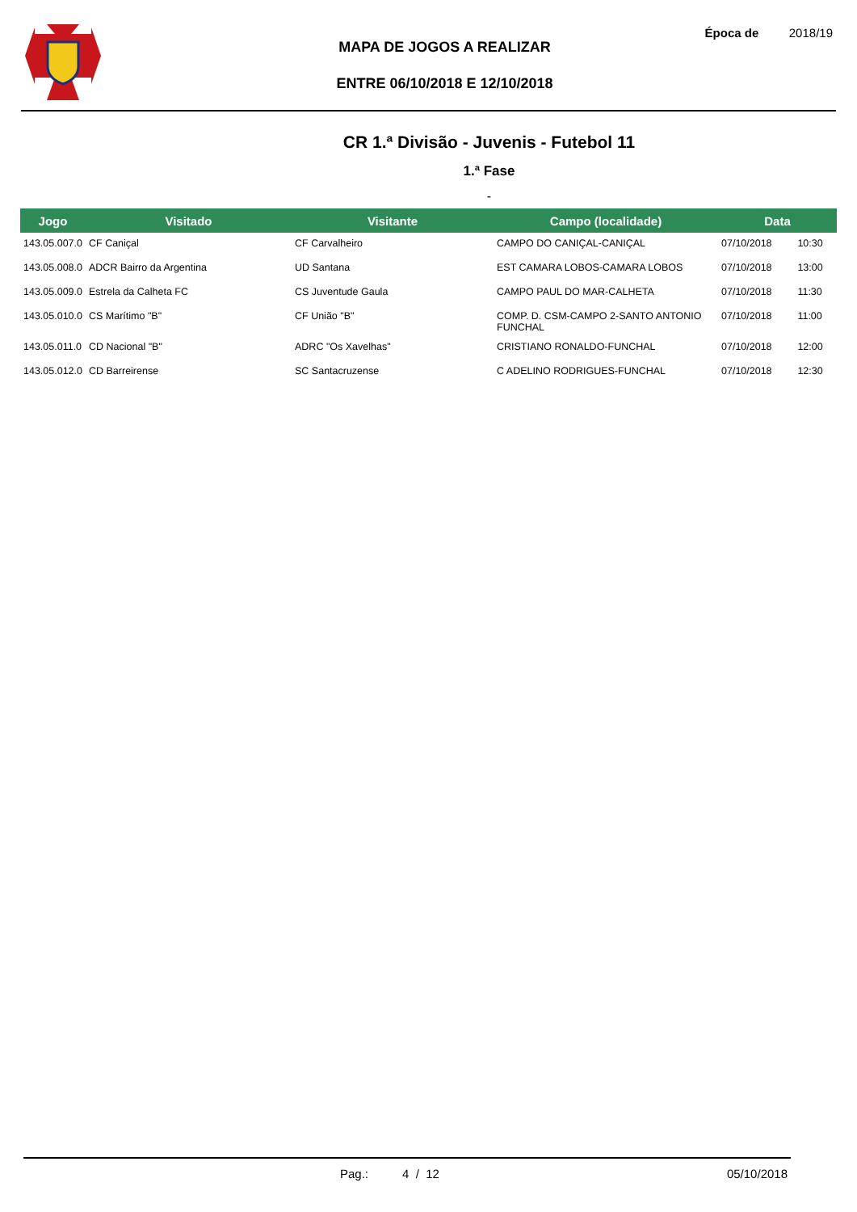MAPA DE JOGOS A REALIZAR
ENTRE 06/10/2018 E 12/10/2018
Época de 2018/19
CR 1.ª Divisão - Juvenis - Futebol 11
1.ª Fase
-
| Jogo | Visitado | Visitante | Campo (localidade) | Data | |
| --- | --- | --- | --- | --- | --- |
| 143.05.007.0 | CF Caniçal | CF Carvalheiro | CAMPO DO CANIÇAL-CANIÇAL | 07/10/2018 | 10:30 |
| 143.05.008.0 | ADCR Bairro da Argentina | UD Santana | EST CAMARA LOBOS-CAMARA LOBOS | 07/10/2018 | 13:00 |
| 143.05.009.0 | Estrela da Calheta FC | CS Juventude Gaula | CAMPO PAUL DO MAR-CALHETA | 07/10/2018 | 11:30 |
| 143.05.010.0 | CS Marítimo "B" | CF União "B" | COMP. D. CSM-CAMPO 2-SANTO ANTONIO FUNCHAL | 07/10/2018 | 11:00 |
| 143.05.011.0 | CD Nacional "B" | ADRC "Os Xavelhas" | CRISTIANO RONALDO-FUNCHAL | 07/10/2018 | 12:00 |
| 143.05.012.0 | CD Barreirense | SC Santacruzense | C ADELINO RODRIGUES-FUNCHAL | 07/10/2018 | 12:30 |
Pag.: 4 / 12 05/10/2018